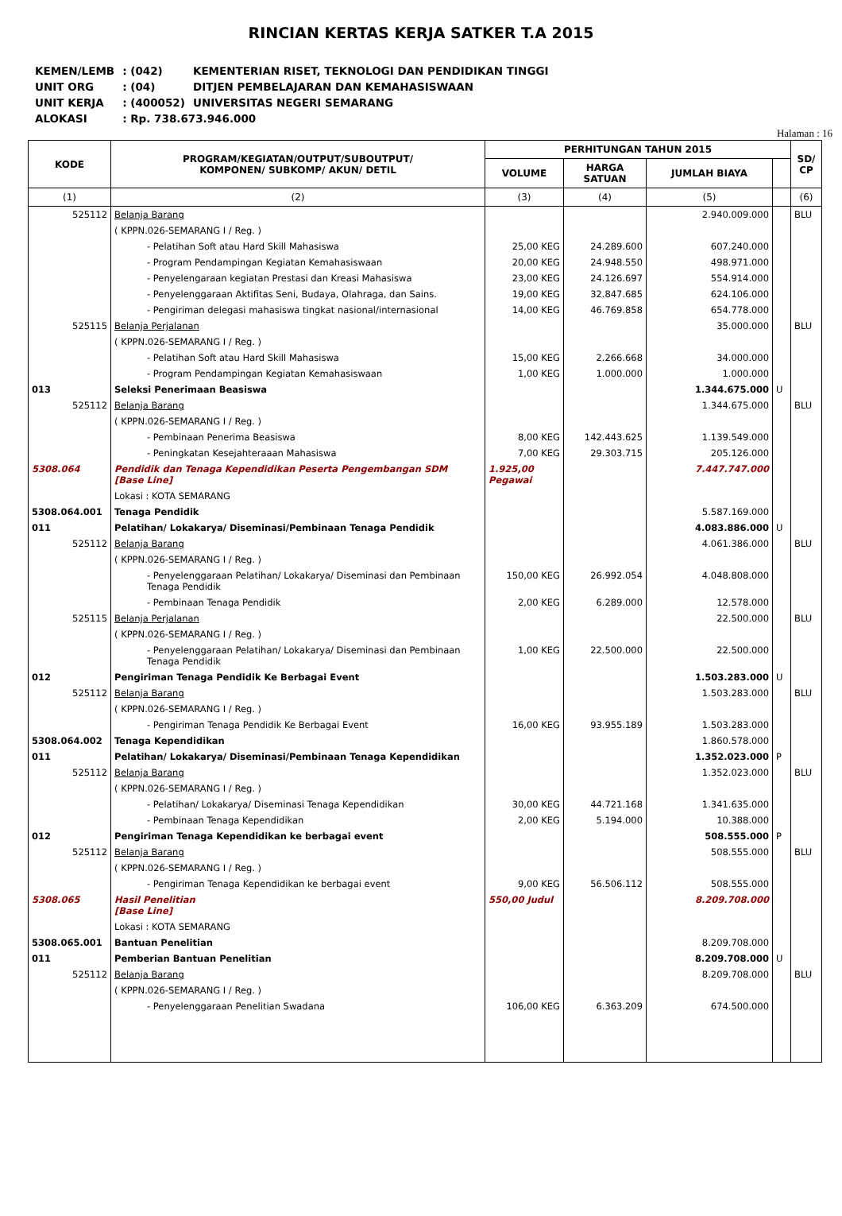RINCIAN KERTAS KERJA SATKER T.A 2015
| KEMEN/LEMB | : (042) | KEMENTERIAN RISET, TEKNOLOGI DAN PENDIDIKAN TINGGI |
| UNIT ORG | : (04) | DITJEN PEMBELAJARAN DAN KEMAHASISWAAN |
| UNIT KERJA | : (400052) | UNIVERSITAS NEGERI SEMARANG |
| ALOKASI | : Rp. 738.673.946.000 | |
Halaman : 16
| KODE | PROGRAM/KEGIATAN/OUTPUT/SUBOUTPUT/ KOMPONEN/ SUBKOMP/ AKUN/ DETIL | PERHITUNGAN TAHUN 2015 | | | | SD/ CP |
| --- | --- | --- | --- | --- | --- | --- |
| | | VOLUME | HARGA SATUAN | JUMLAH BIAYA | | |
| (1) | (2) | (3) | (4) | (5) | | (6) |
| 525112 | Belanja Barang | | | 2.940.009.000 | | BLU |
| | ( KPPN.026-SEMARANG I / Reg. ) | | | | | |
| | - Pelatihan Soft atau Hard Skill Mahasiswa | 25,00 KEG | 24.289.600 | 607.240.000 | | |
| | - Program Pendampingan Kegiatan Kemahasiswaan | 20,00 KEG | 24.948.550 | 498.971.000 | | |
| | - Penyelengaraan kegiatan Prestasi dan Kreasi Mahasiswa | 23,00 KEG | 24.126.697 | 554.914.000 | | |
| | - Penyelenggaraan Aktifitas Seni, Budaya, Olahraga, dan Sains. | 19,00 KEG | 32.847.685 | 624.106.000 | | |
| | - Pengiriman delegasi mahasiswa tingkat nasional/internasional | 14,00 KEG | 46.769.858 | 654.778.000 | | |
| 525115 | Belanja Perjalanan | | | 35.000.000 | | BLU |
| | ( KPPN.026-SEMARANG I / Reg. ) | | | | | |
| | - Pelatihan Soft atau Hard Skill Mahasiswa | 15,00 KEG | 2.266.668 | 34.000.000 | | |
| | - Program Pendampingan Kegiatan Kemahasiswaan | 1,00 KEG | 1.000.000 | 1.000.000 | | |
| 013 | Seleksi Penerimaan Beasiswa | | | 1.344.675.000 | U | |
| 525112 | Belanja Barang | | | 1.344.675.000 | | BLU |
| | ( KPPN.026-SEMARANG I / Reg. ) | | | | | |
| | - Pembinaan Penerima Beasiswa | 8,00 KEG | 142.443.625 | 1.139.549.000 | | |
| | - Peningkatan Kesejahteraaan Mahasiswa | 7,00 KEG | 29.303.715 | 205.126.000 | | |
| 5308.064 | Pendidik dan Tenaga Kependidikan Peserta Pengembangan SDM [Base Line] | 1.925,00 Pegawai | | 7.447.747.000 | | |
| | Lokasi : KOTA SEMARANG | | | | | |
| 5308.064.001 | Tenaga Pendidik | | | 5.587.169.000 | | |
| 011 | Pelatihan/ Lokakarya/ Diseminasi/Pembinaan Tenaga Pendidik | | | 4.083.886.000 | U | |
| 525112 | Belanja Barang | | | 4.061.386.000 | | BLU |
| | ( KPPN.026-SEMARANG I / Reg. ) | | | | | |
| | - Penyelenggaraan Pelatihan/ Lokakarya/ Diseminasi dan Pembinaan Tenaga Pendidik | 150,00 KEG | 26.992.054 | 4.048.808.000 | | |
| | - Pembinaan Tenaga Pendidik | 2,00 KEG | 6.289.000 | 12.578.000 | | |
| 525115 | Belanja Perjalanan | | | 22.500.000 | | BLU |
| | ( KPPN.026-SEMARANG I / Reg. ) | | | | | |
| | - Penyelenggaraan Pelatihan/ Lokakarya/ Diseminasi dan Pembinaan Tenaga Pendidik | 1,00 KEG | 22.500.000 | 22.500.000 | | |
| 012 | Pengiriman Tenaga Pendidik Ke Berbagai Event | | | 1.503.283.000 | U | |
| 525112 | Belanja Barang | | | 1.503.283.000 | | BLU |
| | ( KPPN.026-SEMARANG I / Reg. ) | | | | | |
| | - Pengiriman Tenaga Pendidik Ke Berbagai Event | 16,00 KEG | 93.955.189 | 1.503.283.000 | | |
| 5308.064.002 | Tenaga Kependidikan | | | 1.860.578.000 | | |
| 011 | Pelatihan/ Lokakarya/ Diseminasi/Pembinaan Tenaga Kependidikan | | | 1.352.023.000 | P | |
| 525112 | Belanja Barang | | | 1.352.023.000 | | BLU |
| | ( KPPN.026-SEMARANG I / Reg. ) | | | | | |
| | - Pelatihan/ Lokakarya/ Diseminasi Tenaga Kependidikan | 30,00 KEG | 44.721.168 | 1.341.635.000 | | |
| | - Pembinaan Tenaga Kependidikan | 2,00 KEG | 5.194.000 | 10.388.000 | | |
| 012 | Pengiriman Tenaga Kependidikan ke berbagai event | | | 508.555.000 | P | |
| 525112 | Belanja Barang | | | 508.555.000 | | BLU |
| | ( KPPN.026-SEMARANG I / Reg. ) | | | | | |
| | - Pengiriman Tenaga Kependidikan ke berbagai event | 9,00 KEG | 56.506.112 | 508.555.000 | | |
| 5308.065 | Hasil Penelitian [Base Line] | 550,00 Judul | | 8.209.708.000 | | |
| | Lokasi : KOTA SEMARANG | | | | | |
| 5308.065.001 | Bantuan Penelitian | | | 8.209.708.000 | | |
| 011 | Pemberian Bantuan Penelitian | | | 8.209.708.000 | U | |
| 525112 | Belanja Barang | | | 8.209.708.000 | | BLU |
| | ( KPPN.026-SEMARANG I / Reg. ) | | | | | |
| | - Penyelenggaraan Penelitian Swadana | 106,00 KEG | 6.363.209 | 674.500.000 | | |